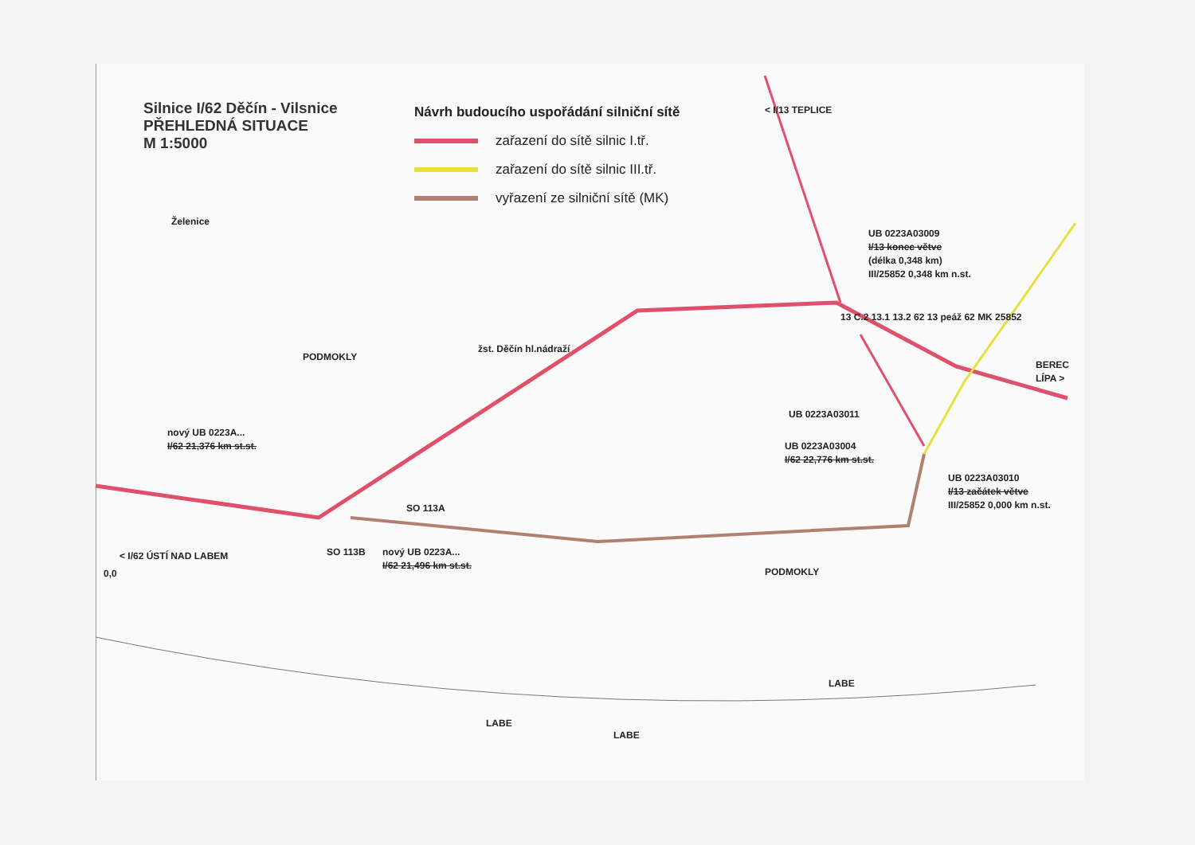Silnice I/62 Děčín - Vilsnice
PŘEHLEDNÁ SITUACE
M 1:5000
Návrh budoucího uspořádání silniční sítě
zařazení do sítě silnic I.tř.
zařazení do sítě silnic III.tř.
vyřazení ze silniční sítě (MK)
UB 0223A03009
I/13 konec větve
(délka 0,348 km)
III/25852 0,348 km n.st.
UB 0223A03011
UB 0223A03004
I/62 22,776 km st.st.
UB 0223A03010
I/13 začátek větve
III/25852 0,000 km n.st.
nový UB 0223A...
I/62 21,376 km st.st.
nový UB 0223A...
I/62 21,496 km st.st.
SO 113A
SO 113B
< I/62 ÚSTÍ NAD LABEM
0,0
PODMOKLY
PODMOKLY
LABE
LABE
LABE
BEREC
LÍPA >
< I/13 TEPLICE
Želenice
žst. Děčín hl.nádraží
13 C.2 13.1 13.2 62 13 peáž 62 MK 25852